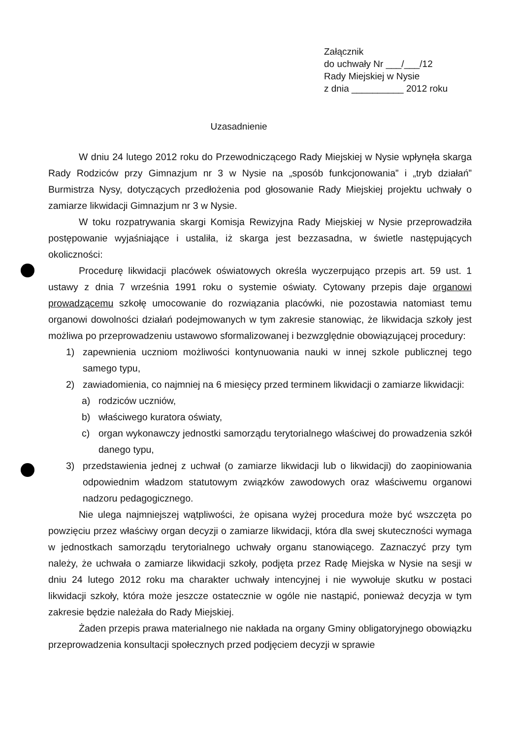Załącznik
do uchwały Nr ___/___/12
Rady Miejskiej w Nysie
z dnia __________ 2012 roku
Uzasadnienie
W dniu 24 lutego 2012 roku do Przewodniczącego Rady Miejskiej w Nysie wpłynęła skarga Rady Rodziców przy Gimnazjum nr 3 w Nysie na „sposób funkcjonowania” i „tryb działań” Burmistrza Nysy, dotyczących przedłożenia pod głosowanie Rady Miejskiej projektu uchwały o zamiarze likwidacji Gimnazjum nr 3 w Nysie.
W toku rozpatrywania skargi Komisja Rewizyjna Rady Miejskiej w Nysie przeprowadziła postępowanie wyjaśniające i ustaliła, iż skarga jest bezzasadna, w świetle następujących okoliczności:
Procedurę likwidacji placówek oświatowych określa wyczerpująco przepis art. 59 ust. 1 ustawy z dnia 7 września 1991 roku o systemie oświaty. Cytowany przepis daje organowi prowadzącemu szkołę umocowanie do rozwiązania placówki, nie pozostawia natomiast temu organowi dowolności działań podejmowanych w tym zakresie stanowiąc, że likwidacja szkoły jest możliwa po przeprowadzeniu ustawowo sformalizowanej i bezwzględnie obowiązującej procedury:
1) zapewnienia uczniom możliwości kontynuowania nauki w innej szkole publicznej tego samego typu,
2) zawiadomienia, co najmniej na 6 miesięcy przed terminem likwidacji o zamiarze likwidacji:
a) rodziców uczniów,
b) właściwego kuratora oświaty,
c) organ wykonawczy jednostki samorządu terytorialnego właściwej do prowadzenia szkół danego typu,
3) przedstawienia jednej z uchwał (o zamiarze likwidacji lub o likwidacji) do zaopiniowania odpowiednim władzom statutowym związków zawodowych oraz właściwemu organowi nadzoru pedagogicznego.
Nie ulega najmniejszej wątpliwości, że opisana wyżej procedura może być wszczęta po powzięciu przez właściwy organ decyzji o zamiarze likwidacji, która dla swej skuteczności wymaga w jednostkach samorządu terytorialnego uchwały organu stanowiącego. Zaznaczyć przy tym należy, że uchwała o zamiarze likwidacji szkoły, podjęta przez Radę Miejska w Nysie na sesji w dniu 24 lutego 2012 roku ma charakter uchwały intencyjnej i nie wywołuje skutku w postaci likwidacji szkoły, która może jeszcze ostatecznie w ogóle nie nastąpić, ponieważ decyzja w tym zakresie będzie należała do Rady Miejskiej.
Żaden przepis prawa materialnego nie nakłada na organy Gminy obligatoryjnego obowiązku przeprowadzenia konsultacji społecznych przed podjęciem decyzji w sprawie